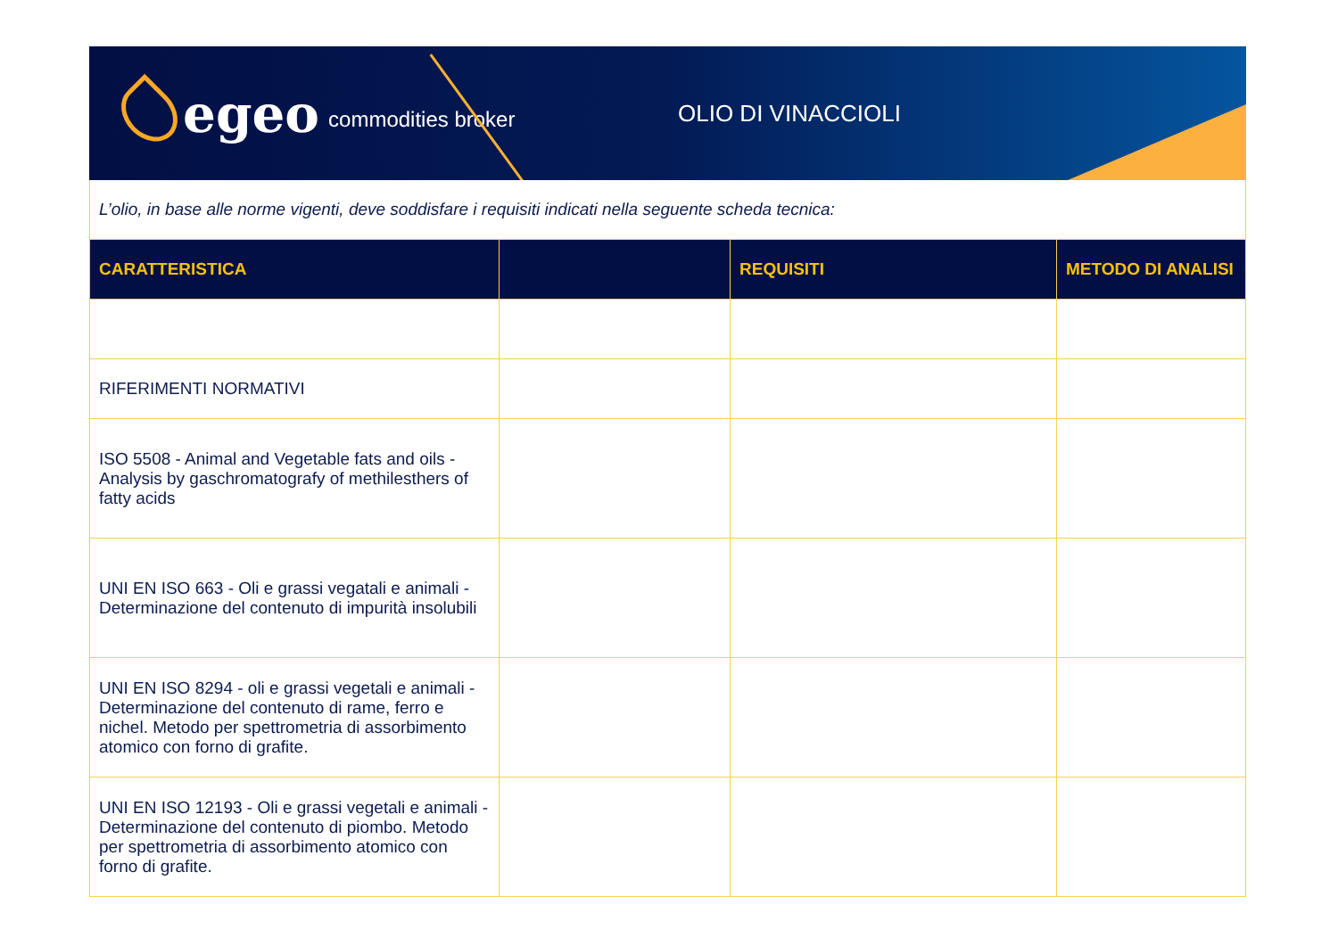egeo commodities broker OLIO DI VINACCIOLI
L’olio, in base alle norme vigenti, deve soddisfare i requisiti indicati nella seguente scheda tecnica:
| CARATTERISTICA | | REQUISITI | METODO DI ANALISI |
| --- | --- | --- | --- |
| RIFERIMENTI NORMATIVI | | | |
| ISO 5508 - Animal and Vegetable fats and oils - Analysis by gaschromatografy of methilesthers of fatty acids | | | |
| UNI EN ISO 663 - Oli e grassi vegatali e animali - Determinazione del contenuto di impurità insolubili | | | |
| UNI EN ISO 8294 - oli e grassi vegetali e animali - Determinazione del contenuto di rame, ferro e nichel. Metodo per spettrometria di assorbimento atomico con forno di grafite. | | | |
| UNI EN ISO 12193 - Oli e grassi vegetali e animali - Determinazione del contenuto di piombo. Metodo per spettrometria di assorbimento atomico con forno di grafite. | | | |